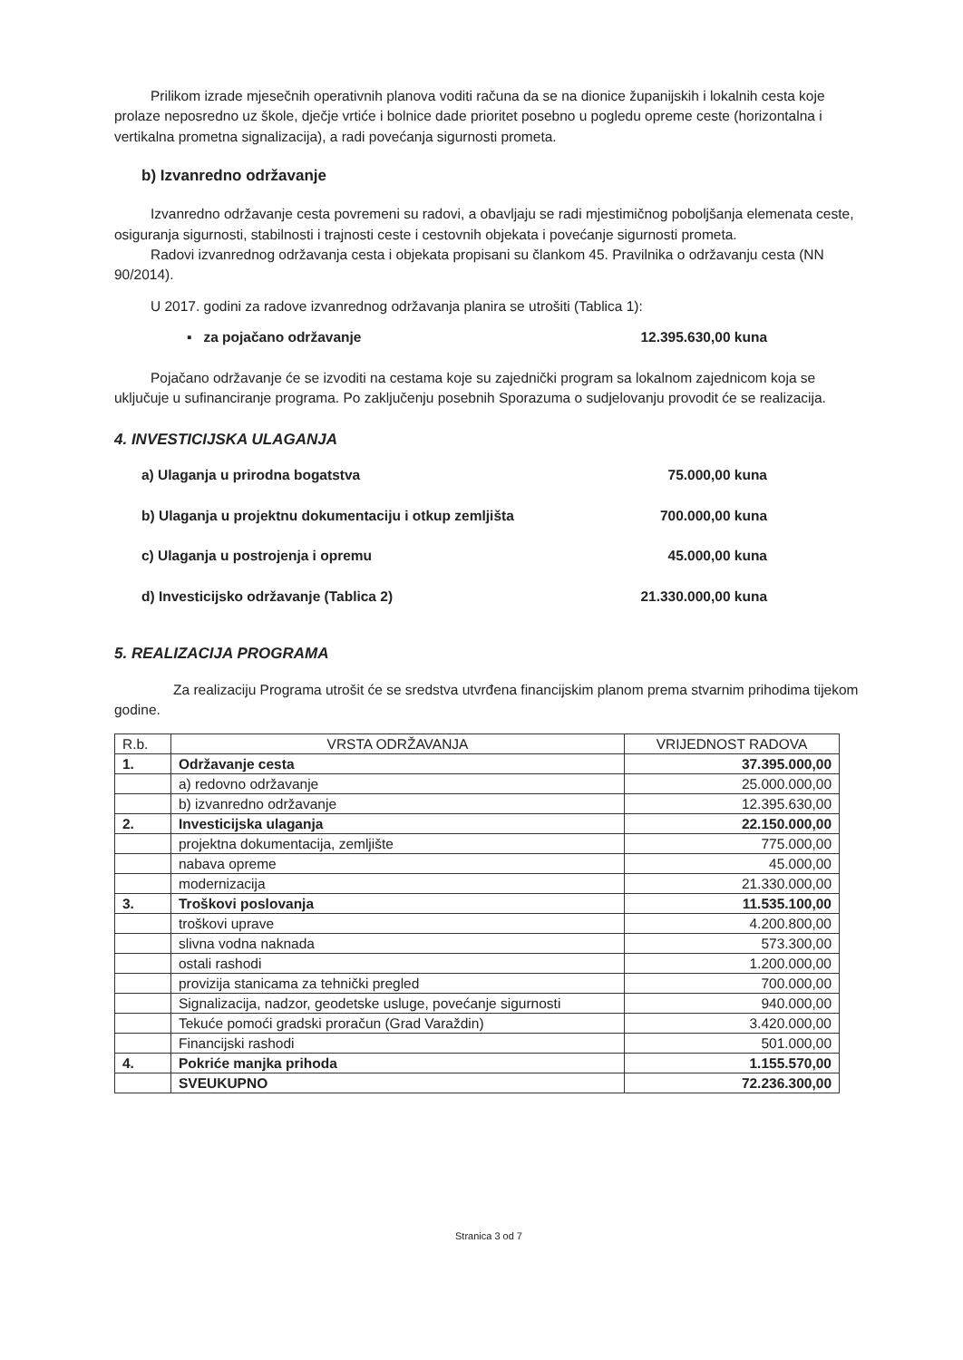Prilikom izrade mjesečnih operativnih planova voditi računa da se na dionice županijskih i lokalnih cesta koje prolaze neposredno uz škole, dječje vrtiće i bolnice dade prioritet posebno u pogledu opreme ceste (horizontalna i vertikalna prometna signalizacija), a radi povećanja sigurnosti prometa.
b) Izvanredno održavanje
Izvanredno održavanje cesta povremeni su radovi, a obavljaju se radi mjestimičnog poboljšanja elemenata ceste, osiguranja sigurnosti, stabilnosti i trajnosti ceste i cestovnih objekata i povećanje sigurnosti prometa.
Radovi izvanrednog održavanja cesta i objekata propisani su člankom 45. Pravilnika o održavanju cesta (NN 90/2014).
U 2017. godini za radove izvanrednog održavanja planira se utrošiti (Tablica 1):
▪ za pojačano održavanje 12.395.630,00 kuna
Pojačano održavanje će se izvoditi na cestama koje su zajednički program sa lokalnom zajednicom koja se uključuje u sufinanciranje programa. Po zaključenju posebnih Sporazuma o sudjelovanju provodit će se realizacija.
4. INVESTICIJSKA ULAGANJA
a) Ulaganja u prirodna bogatstva 75.000,00 kuna
b) Ulaganja u projektnu dokumentaciju i otkup zemljišta 700.000,00 kuna
c) Ulaganja u postrojenja i opremu 45.000,00 kuna
d) Investicijsko održavanje (Tablica 2) 21.330.000,00 kuna
5. REALIZACIJA PROGRAMA
Za realizaciju Programa utrošit će se sredstva utvrđena financijskim planom prema stvarnim prihodima tijekom godine.
| R.b. | VRSTA ODRŽAVANJA | VRIJEDNOST RADOVA |
| --- | --- | --- |
| 1. | Održavanje cesta | 37.395.000,00 |
| | a) redovno održavanje | 25.000.000,00 |
| | b) izvanredno održavanje | 12.395.630,00 |
| 2. | Investicijska ulaganja | 22.150.000,00 |
| | projektna dokumentacija, zemljište | 775.000,00 |
| | nabava opreme | 45.000,00 |
| | modernizacija | 21.330.000,00 |
| 3. | Troškovi poslovanja | 11.535.100,00 |
| | troškovi uprave | 4.200.800,00 |
| | slivna vodna naknada | 573.300,00 |
| | ostali rashodi | 1.200.000,00 |
| | provizija stanicama za tehnički pregled | 700.000,00 |
| | Signalizacija, nadzor, geodetske usluge, povećanje sigurnosti | 940.000,00 |
| | Tekuće pomoći gradski proračun (Grad Varaždin) | 3.420.000,00 |
| | Financijski rashodi | 501.000,00 |
| 4. | Pokriće manjka prihoda | 1.155.570,00 |
| | SVEUKUPNO | 72.236.300,00 |
Stranica 3 od 7